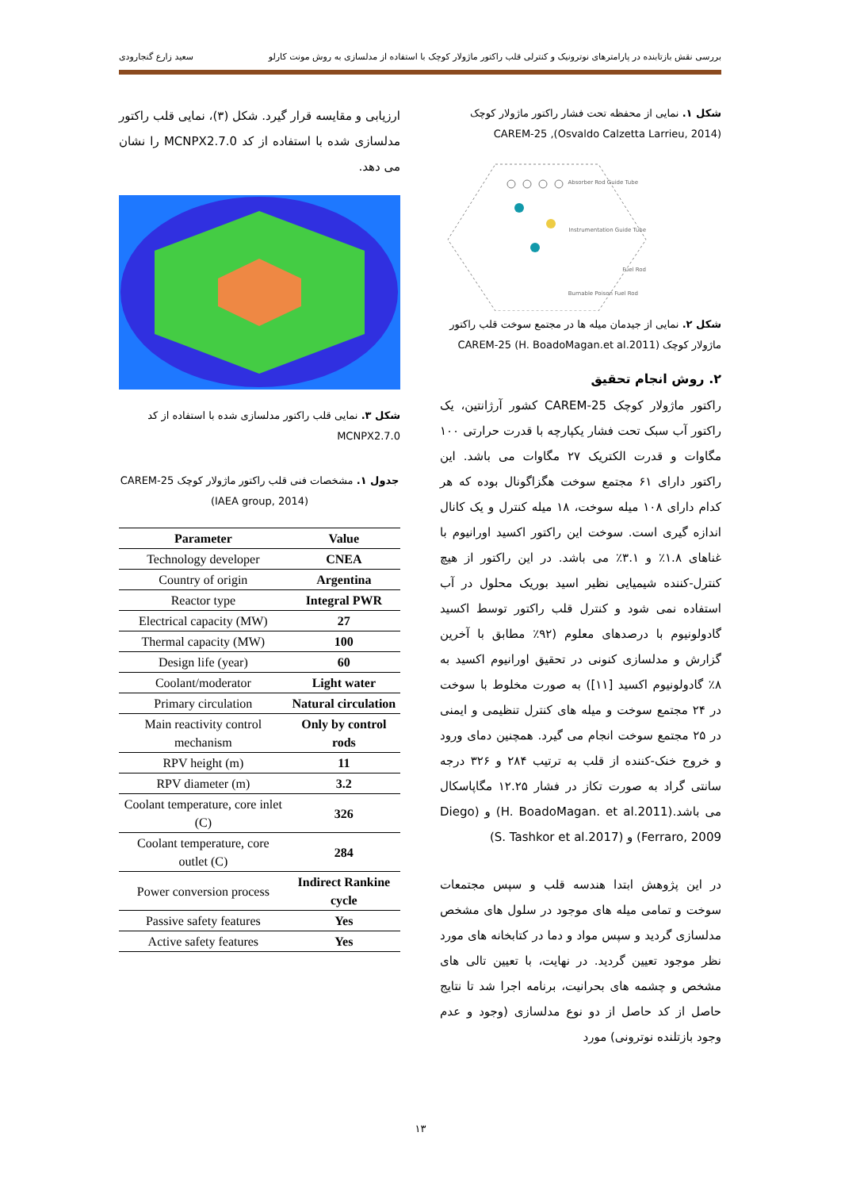بررسی نقش بازتابنده در پارامترهای نوترونیک و کنترلی قلب راکتور ماژولار کوچک با استفاده از مدلسازی به روش مونت کارلو سعید زارع گنجارودی
شکل ۱. نمایی از محفظه تحت فشار راکتور ماژولار کوچک CAREM-25 ,(Osvaldo Calzetta Larrieu, 2014)
Absorber Rod Guide Tube
Instrumentation Guide Tube
Fuel Rod
Burnable Poison Fuel Rod
شکل ۲. نمایی از جیدمان میله ها در مجتمع سوخت قلب راکتور ماژولار کوچک CAREM-25 (H. BoadoMagan.et al.2011)
۲. روش انجام تحقیق
راکتور ماژولار کوچک CAREM-25 کشور آرژانتین، یک راکتور آب سبک تحت فشار یکپارچه با قدرت حرارتی ۱۰۰ مگاوات و قدرت الکتریک ۲۷ مگاوات می باشد. این راکتور دارای ۶۱ مجتمع سوخت هگزاگونال بوده که هر کدام دارای ۱۰۸ میله سوخت، ۱۸ میله کنترل و یک کانال اندازه گیری است. سوخت این راکتور اکسید اورانیوم با غناهای ۱.۸٪ و ۳.۱٪ می باشد. در این راکتور از هیچ کنترل-کننده شیمیایی نظیر اسید بوریک محلول در آب استفاده نمی شود و کنترل قلب راکتور توسط اکسید گادولونیوم با درصدهای معلوم (۹۲٪ مطابق با آخرین گزارش و مدلسازی کنونی در تحقیق اورانیوم اکسید به ۸٪ گادولونیوم اکسید [۱۱]) به صورت مخلوط با سوخت در ۲۴ مجتمع سوخت و میله های کنترل تنظیمی و ایمنی در ۲۵ مجتمع سوخت انجام می گیرد. همچنین دمای ورود و خروج خنک-کننده از قلب به ترتیب ۲۸۴ و ۳۲۶ درجه سانتی گراد به صورت تکاز در فشار ۱۲.۲۵ مگاپاسکال می باشد.(H. BoadoMagan. et al.2011) و (Diego Ferraro, 2009) و (S. Tashkor et al.2017)
در این پژوهش ابتدا هندسه قلب و سپس مجتمعات سوخت و تمامی میله های موجود در سلول های مشخص مدلسازی گردید و سپس مواد و دما در کتابخانه های مورد نظر موجود تعیین گردید. در نهایت، با تعیین تالی های مشخص و چشمه های بحرانیت، برنامه اجرا شد تا نتایج حاصل از کد حاصل از دو نوع مدلسازی (وجود و عدم وجود بازتلنده نوترونی) مورد
ارزیابی و مقایسه قرار گیرد. شکل (۳)، نمایی قلب راکتور مدلسازی شده با استفاده از کد MCNPX2.7.0 را نشان می دهد.
شکل ۳. نمایی قلب راکتور مدلسازی شده با استفاده از کد MCNPX2.7.0
جدول ۱. مشخصات فنی قلب راکتور ماژولار کوچک CAREM-25 (IAEA group, 2014)
| Parameter | Value |
| --- | --- |
| Technology developer | CNEA |
| Country of origin | Argentina |
| Reactor type | Integral PWR |
| Electrical capacity (MW) | 27 |
| Thermal capacity (MW) | 100 |
| Design life (year) | 60 |
| Coolant/moderator | Light water |
| Primary circulation | Natural circulation |
| Main reactivity control mechanism | Only by control rods |
| RPV height (m) | 11 |
| RPV diameter (m) | 3.2 |
| Coolant temperature, core inlet (C) | 326 |
| Coolant temperature, core outlet (C) | 284 |
| Power conversion process | Indirect Rankine cycle |
| Passive safety features | Yes |
| Active safety features | Yes |
۱۳